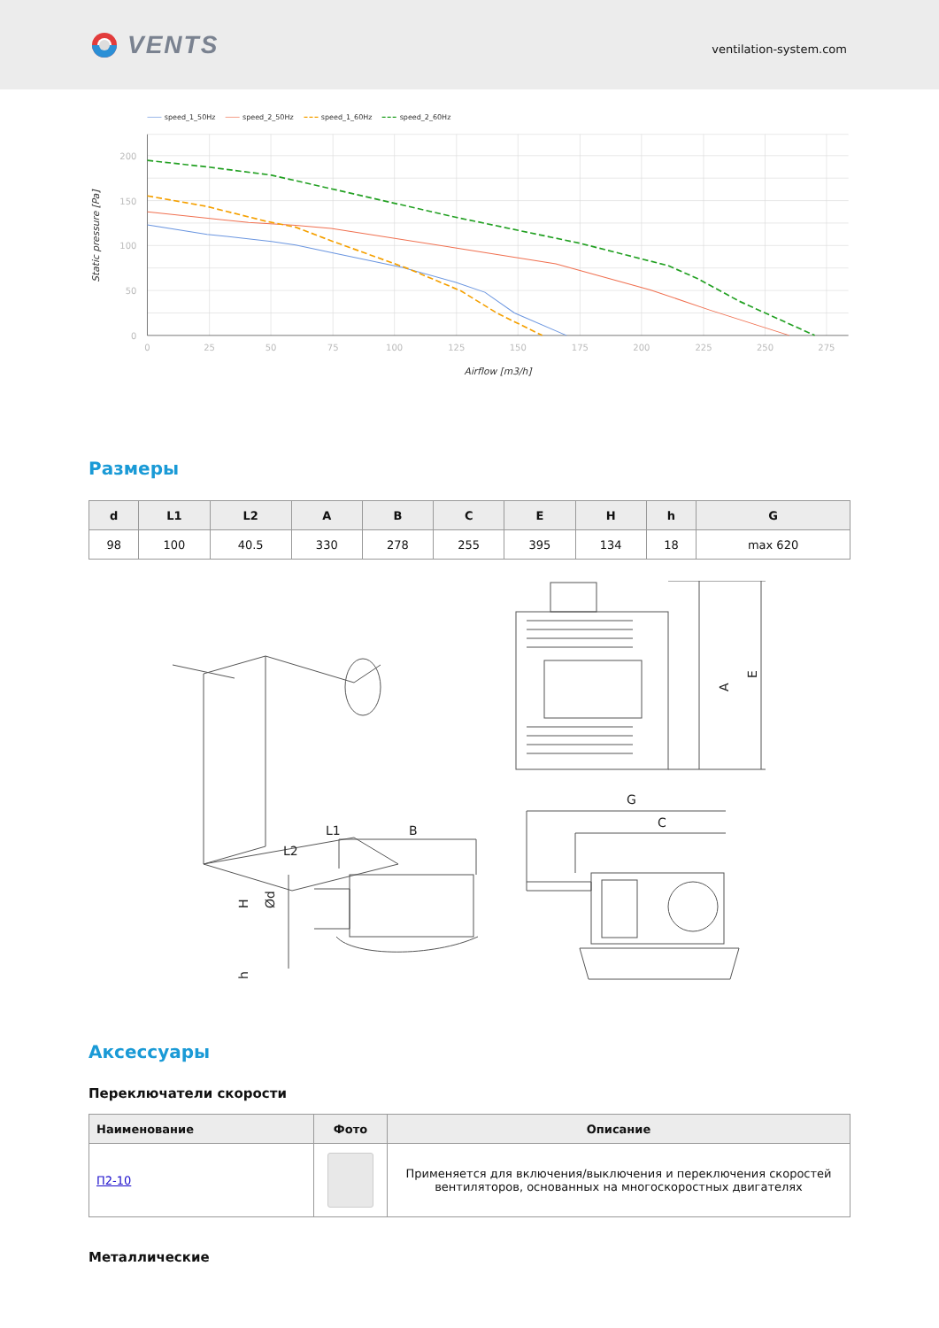VENTS
ventilation-system.com
speed_1_50Hz
speed_2_50Hz
speed_1_60Hz
speed_2_60Hz
200
150
100
50
0
0
25
50
75
100
125
150
175
200
225
250
275
Airflow [m3/h]
Static pressure [Pa]
Размеры
| d | L1 | L2 | A | B | C | E | H | h | G |
| --- | --- | --- | --- | --- | --- | --- | --- | --- | --- |
| 98 | 100 | 40.5 | 330 | 278 | 255 | 395 | 134 | 18 | max 620 |
A
E
L1
B
L2
H
Ød
h
G
C
Аксессуары
Переключатели скорости
| Наименование | Фото | Описание |
| --- | --- | --- |
| П2-10 | | Применяется для включения/выключения и переключения скоростей вентиляторов, основанных на многоскоростных двигателях |
Металлические